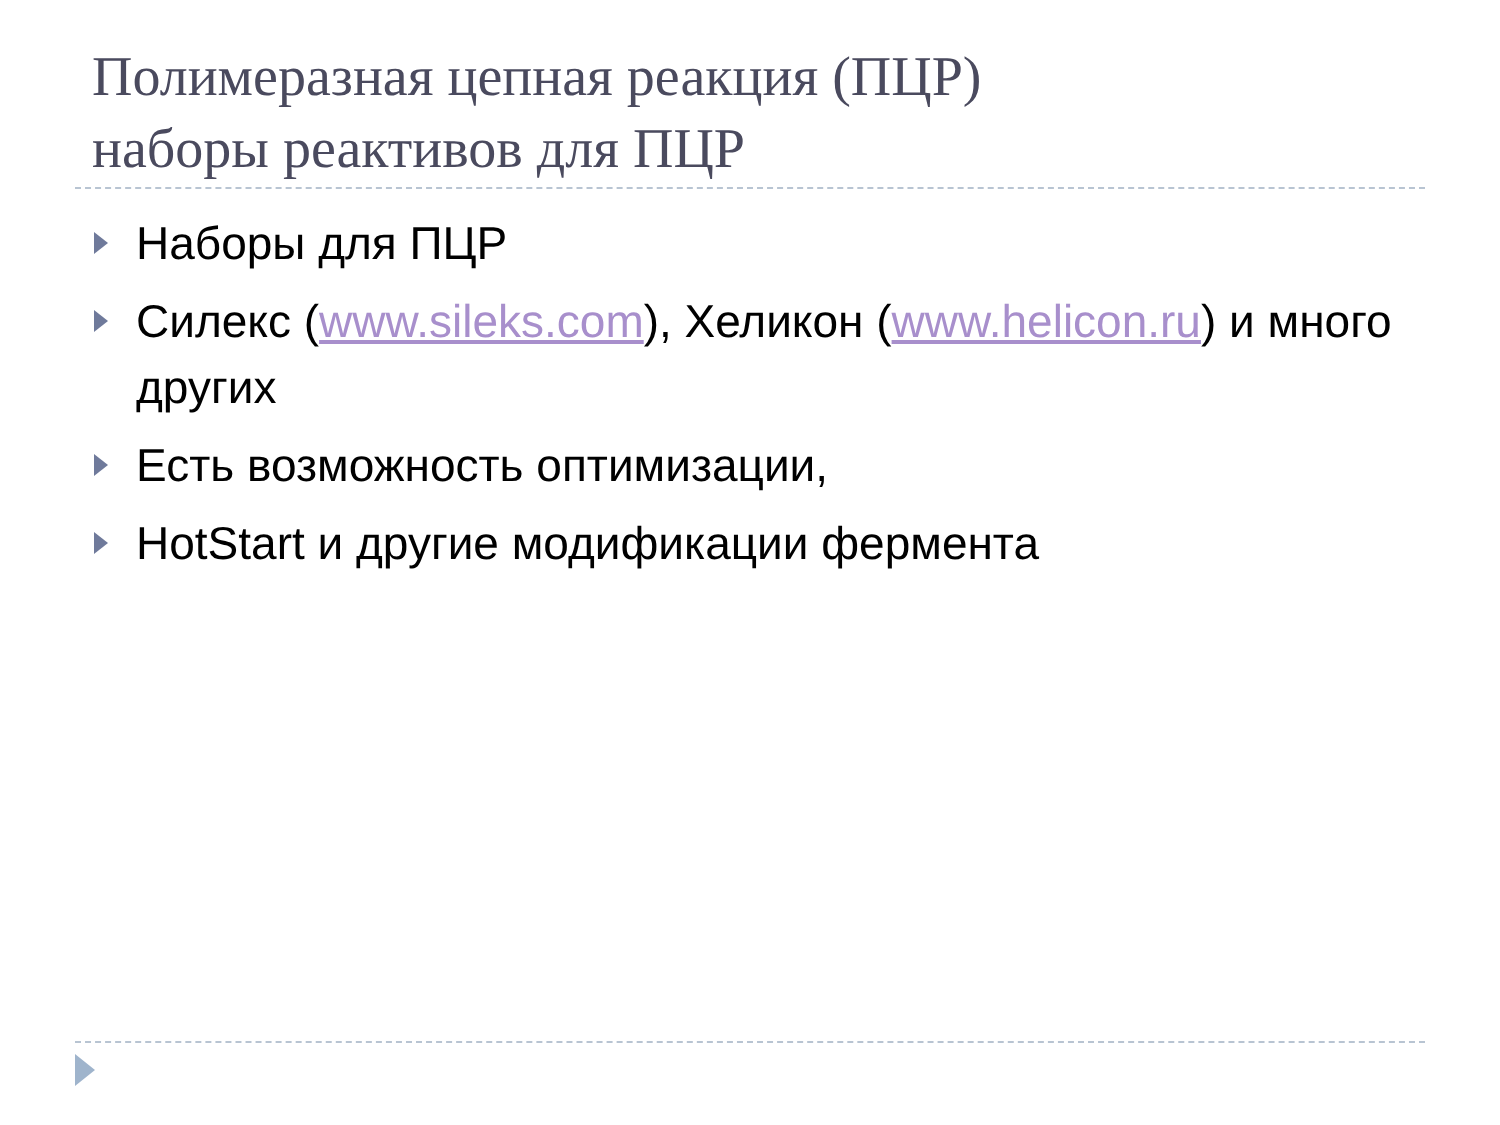Полимеразная цепная реакция (ПЦР)
наборы реактивов для ПЦР
Наборы для ПЦР
Силекс (www.sileks.com), Хеликон (www.helicon.ru) и много других
Есть возможность оптимизации,
HotStart и другие модификации фермента